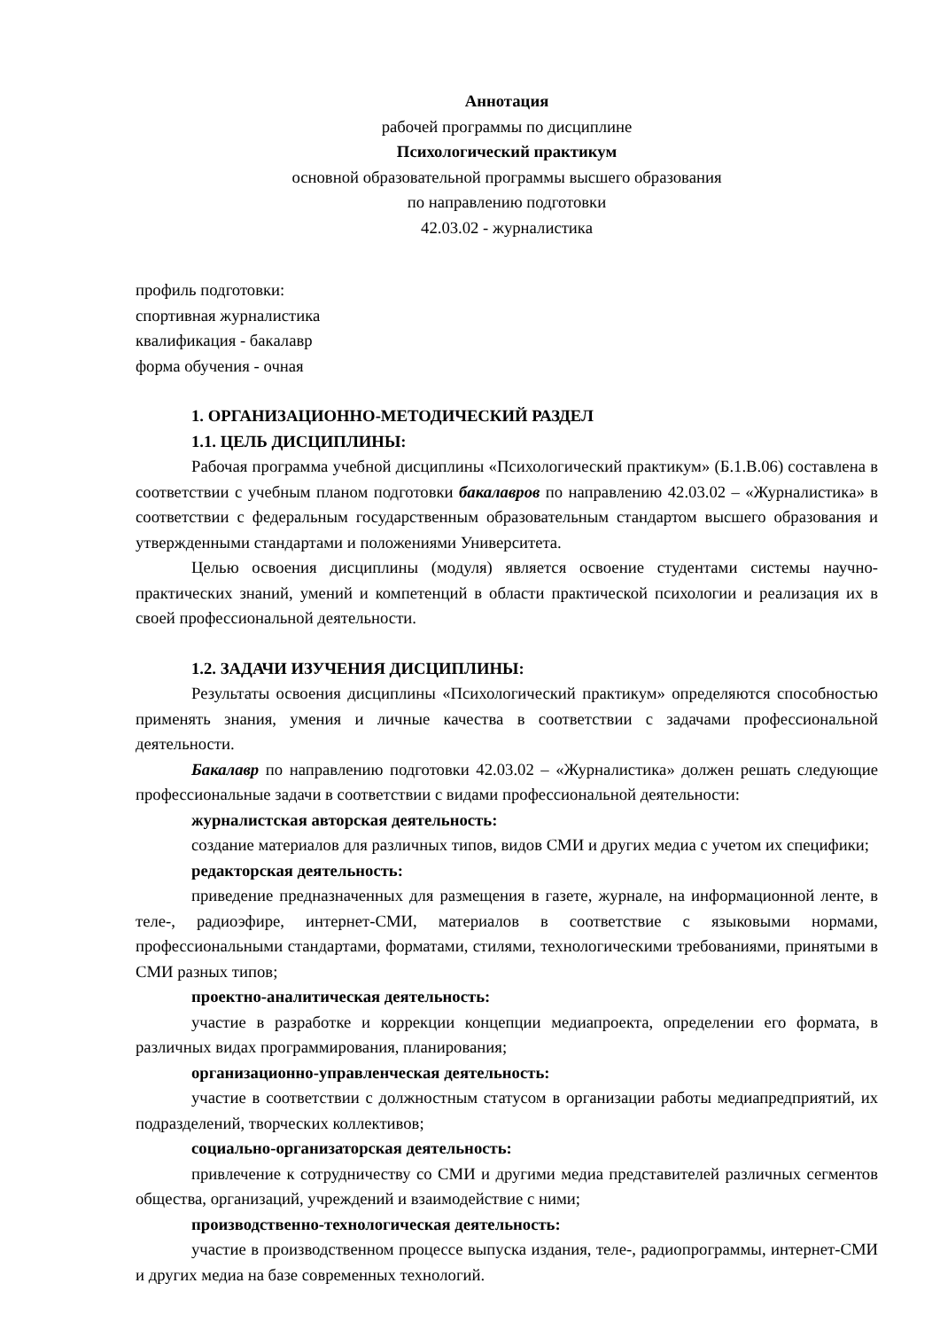Аннотация
рабочей программы по дисциплине
Психологический практикум
основной образовательной программы высшего образования
по направлению подготовки
42.03.02 - журналистика
профиль подготовки:
спортивная журналистика
квалификация - бакалавр
форма обучения - очная
1. ОРГАНИЗАЦИОННО-МЕТОДИЧЕСКИЙ РАЗДЕЛ
1.1. ЦЕЛЬ ДИСЦИПЛИНЫ:
Рабочая программа учебной дисциплины «Психологический практикум» (Б.1.В.06) составлена в соответствии с учебным планом подготовки бакалавров по направлению 42.03.02 – «Журналистика» в соответствии с федеральным государственным образовательным стандартом высшего образования и утвержденными стандартами и положениями Университета.
Целью освоения дисциплины (модуля) является освоение студентами системы научно-практических знаний, умений и компетенций в области практической психологии и реализация их в своей профессиональной деятельности.
1.2. ЗАДАЧИ ИЗУЧЕНИЯ ДИСЦИПЛИНЫ:
Результаты освоения дисциплины «Психологический практикум» определяются способностью применять знания, умения и личные качества в соответствии с задачами профессиональной деятельности.
Бакалавр по направлению подготовки 42.03.02 – «Журналистика» должен решать следующие профессиональные задачи в соответствии с видами профессиональной деятельности:
журналистская авторская деятельность:
создание материалов для различных типов, видов СМИ и других медиа с учетом их специфики;
редакторская деятельность:
приведение предназначенных для размещения в газете, журнале, на информационной ленте, в теле-, радиоэфире, интернет-СМИ, материалов в соответствие с языковыми нормами, профессиональными стандартами, форматами, стилями, технологическими требованиями, принятыми в СМИ разных типов;
проектно-аналитическая деятельность:
участие в разработке и коррекции концепции медиапроекта, определении его формата, в различных видах программирования, планирования;
организационно-управленческая деятельность:
участие в соответствии с должностным статусом в организации работы медиапредприятий, их подразделений, творческих коллективов;
социально-организаторская деятельность:
привлечение к сотрудничеству со СМИ и другими медиа представителей различных сегментов общества, организаций, учреждений и взаимодействие с ними;
производственно-технологическая деятельность:
участие в производственном процессе выпуска издания, теле-, радиопрограммы, интернет-СМИ и других медиа на базе современных технологий.